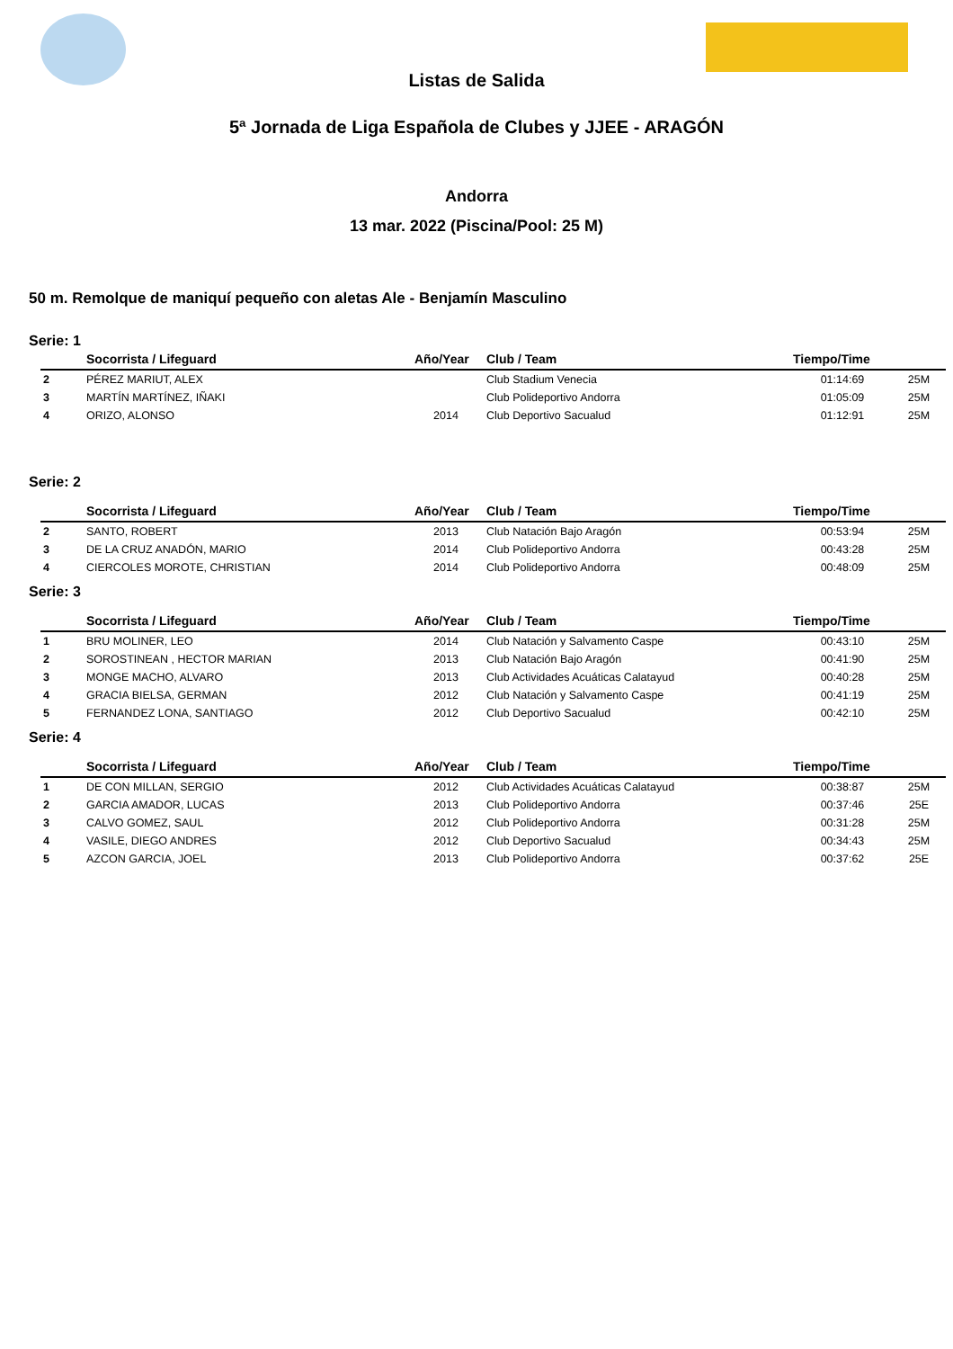Listas de Salida
5ª Jornada de Liga Española de Clubes y JJEE - ARAGÓN
Andorra
13 mar. 2022 (Piscina/Pool: 25 M)
50 m. Remolque de maniquí pequeño con aletas Ale - Benjamín Masculino
Serie: 1
| | Socorrista / Lifeguard | Año/Year | Club / Team | Tiempo/Time | |
| --- | --- | --- | --- | --- | --- |
| 2 | PÉREZ MARIUT, ALEX | | Club Stadium Venecia | 01:14:69 | 25M |
| 3 | MARTÍN MARTÍNEZ, IÑAKI | | Club Polideportivo Andorra | 01:05:09 | 25M |
| 4 | ORIZO, ALONSO | 2014 | Club Deportivo Sacualud | 01:12:91 | 25M |
Serie: 2
| | Socorrista / Lifeguard | Año/Year | Club / Team | Tiempo/Time | |
| --- | --- | --- | --- | --- | --- |
| 2 | SANTO, ROBERT | 2013 | Club Natación Bajo Aragón | 00:53:94 | 25M |
| 3 | DE LA CRUZ ANADÓN, MARIO | 2014 | Club Polideportivo Andorra | 00:43:28 | 25M |
| 4 | CIERCOLES MOROTE, CHRISTIAN | 2014 | Club Polideportivo Andorra | 00:48:09 | 25M |
Serie: 3
| | Socorrista / Lifeguard | Año/Year | Club / Team | Tiempo/Time | |
| --- | --- | --- | --- | --- | --- |
| 1 | BRU MOLINER, LEO | 2014 | Club Natación y Salvamento Caspe | 00:43:10 | 25M |
| 2 | SOROSTINEAN , HECTOR MARIAN | 2013 | Club Natación Bajo Aragón | 00:41:90 | 25M |
| 3 | MONGE MACHO, ALVARO | 2013 | Club Actividades Acuáticas Calatayud | 00:40:28 | 25M |
| 4 | GRACIA BIELSA, GERMAN | 2012 | Club Natación y Salvamento Caspe | 00:41:19 | 25M |
| 5 | FERNANDEZ LONA, SANTIAGO | 2012 | Club Deportivo Sacualud | 00:42:10 | 25M |
Serie: 4
| | Socorrista / Lifeguard | Año/Year | Club / Team | Tiempo/Time | |
| --- | --- | --- | --- | --- | --- |
| 1 | DE CON MILLAN, SERGIO | 2012 | Club Actividades Acuáticas Calatayud | 00:38:87 | 25M |
| 2 | GARCIA AMADOR, LUCAS | 2013 | Club Polideportivo Andorra | 00:37:46 | 25E |
| 3 | CALVO GOMEZ, SAUL | 2012 | Club Polideportivo Andorra | 00:31:28 | 25M |
| 4 | VASILE, DIEGO ANDRES | 2012 | Club Deportivo Sacualud | 00:34:43 | 25M |
| 5 | AZCON GARCIA, JOEL | 2013 | Club Polideportivo Andorra | 00:37:62 | 25E |